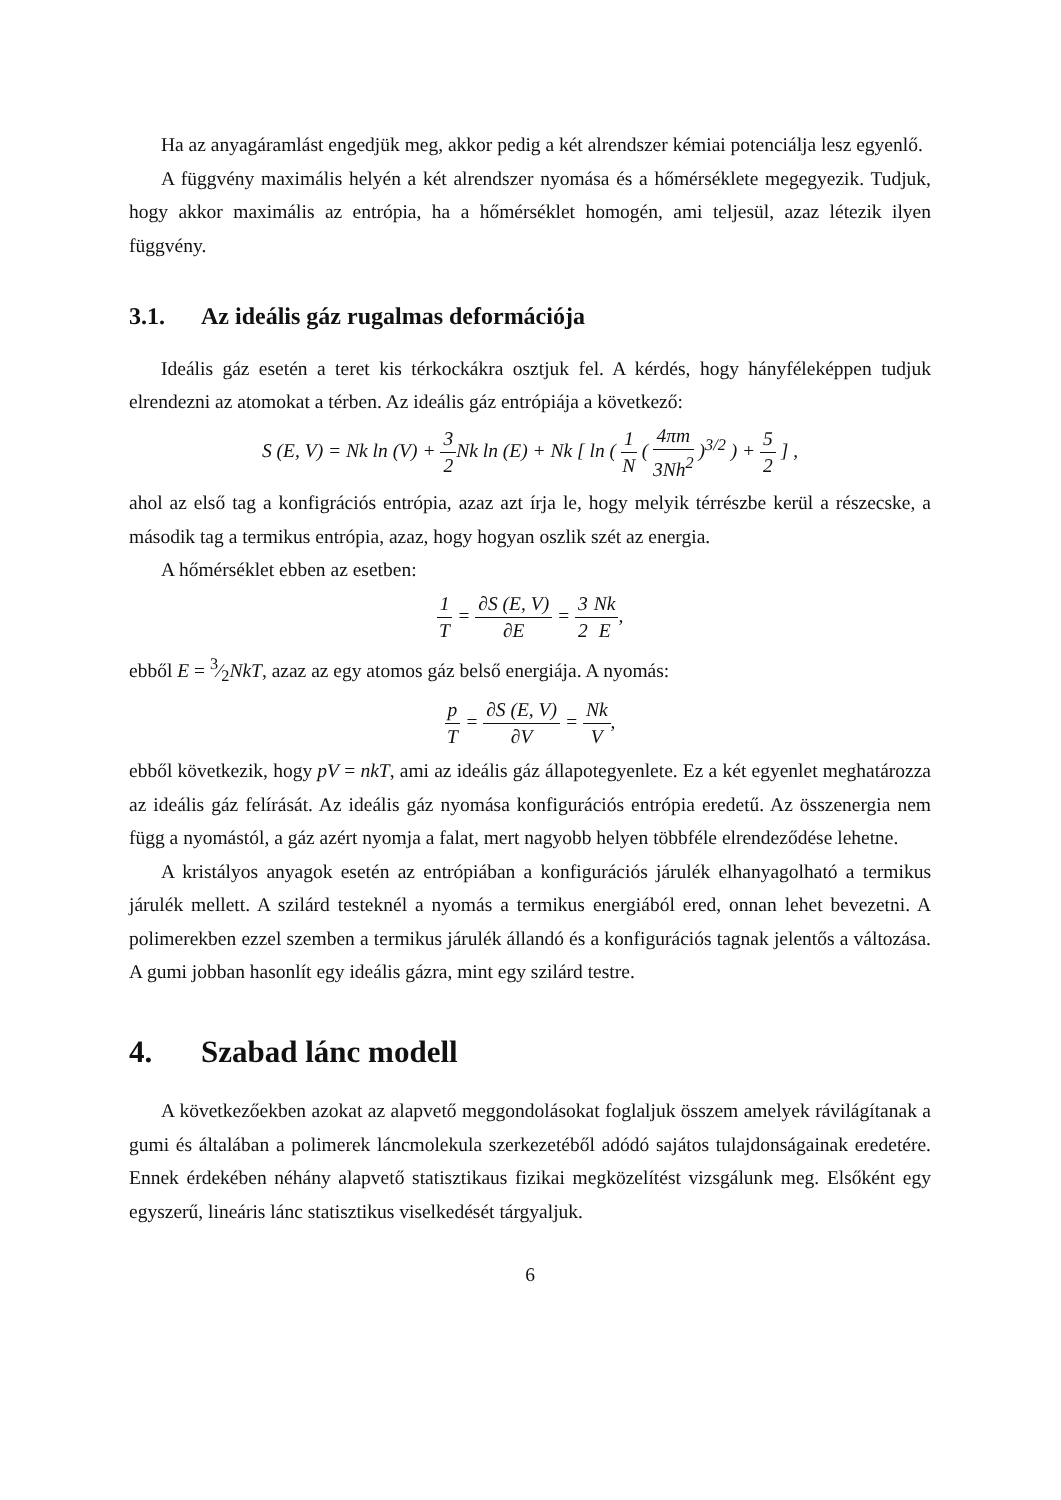Ha az anyagáramlást engedjük meg, akkor pedig a két alrendszer kémiai potenciálja lesz egyenlő.
A függvény maximális helyén a két alrendszer nyomása és a hőmérséklete megegyezik. Tudjuk, hogy akkor maximális az entrópia, ha a hőmérséklet homogén, ami teljesül, azaz létezik ilyen függvény.
3.1. Az ideális gáz rugalmas deformációja
Ideális gáz esetén a teret kis térkockákra osztjuk fel. A kérdés, hogy hányféleképpen tudjuk elrendezni az atomokat a térben. Az ideális gáz entrópiája a következő:
S (E, V) = Nk ln (V) + 3 2 Nk ln (E) + Nk [ ln ( 1 N ( 4πm 3Nh<sup>2</sup> )<sup>3/2</sup> ) + 5 2 ] ,
ahol az első tag a konfigrációs entrópia, azaz azt írja le, hogy melyik térrészbe kerül a részecske, a második tag a termikus entrópia, azaz, hogy hogyan oszlik szét az energia.
A hőmérséklet ebben az esetben:
1 T = ∂S (E, V) ∂E = 3 2 Nk E,
ebből E = 3⁄2NkT, azaz az egy atomos gáz belső energiája. A nyomás:
p T = ∂S (E, V) ∂V = Nk V,
ebből következik, hogy pV = nkT, ami az ideális gáz állapotegyenlete. Ez a két egyenlet meghatározza az ideális gáz felírását. Az ideális gáz nyomása konfigurációs entrópia eredetű. Az összenergia nem függ a nyomástól, a gáz azért nyomja a falat, mert nagyobb helyen többféle elrendeződése lehetne.
A kristályos anyagok esetén az entrópiában a konfigurációs járulék elhanyagolható a termikus járulék mellett. A szilárd testeknél a nyomás a termikus energiából ered, onnan lehet bevezetni. A polimerekben ezzel szemben a termikus járulék állandó és a konfigurációs tagnak jelentős a változása. A gumi jobban hasonlít egy ideális gázra, mint egy szilárd testre.
4. Szabad lánc modell
A következőekben azokat az alapvető meggondolásokat foglaljuk összem amelyek rávilágítanak a gumi és általában a polimerek láncmolekula szerkezetéből adódó sajátos tulajdonságainak eredetére. Ennek érdekében néhány alapvető statisztikaus fizikai megközelítést vizsgálunk meg. Elsőként egy egyszerű, lineáris lánc statisztikus viselkedését tárgyaljuk.
6